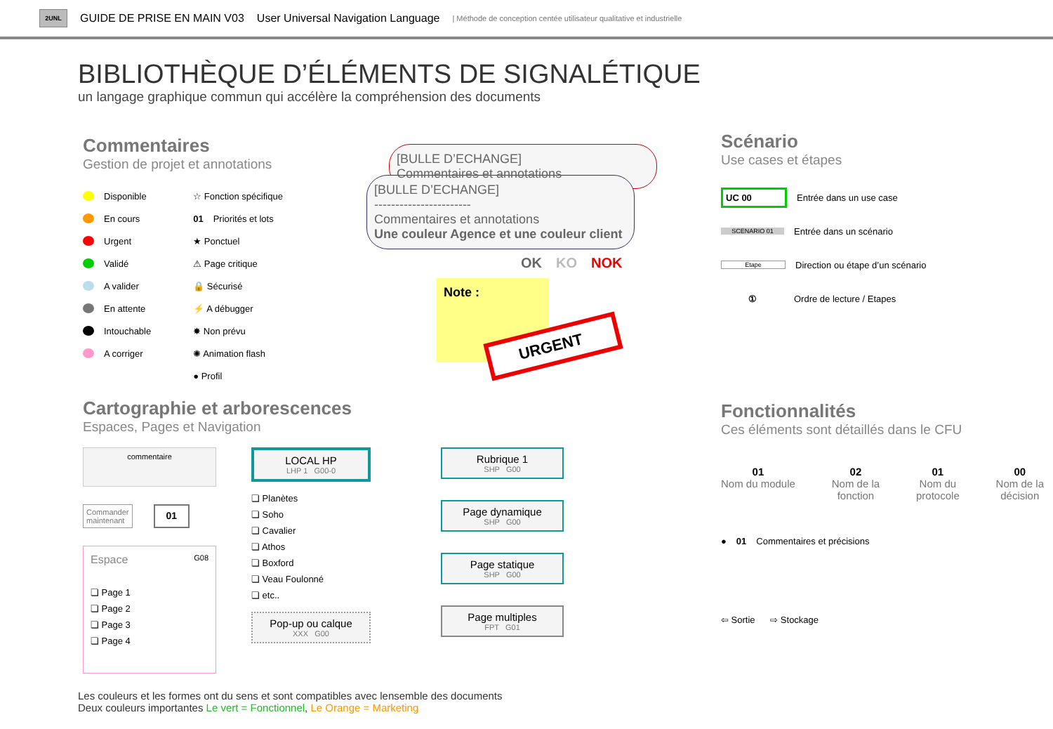2UNL
GUIDE DE PRISE EN MAIN V03 User Universal Navigation Language | Méthode de conception centée utilisateur qualitative et industrielle
BIBLIOTHÈQUE D’ÉLÉMENTS DE SIGNALÉTIQUE
un langage graphique commun qui accélère la compréhension des documents
Commentaires
Gestion de projet et annotations
Disponible
En cours
Urgent
Validé
A valider
En attente
Intouchable
A corriger
☆ Fonction spécifique
01 Priorités et lots
★ Ponctuel
⚠ Page critique
🔒 Sécurisé
⚡ A débugger
✸ Non prévu
✺ Animation flash
● Profil
[BULLE D’ECHANGE]
Commentaires et annotations
[BULLE D’ECHANGE]
-----------------------
Commentaires et annotations
Une couleur Agence et une couleur client
OK KO NOK
Note :
URGENT
Scénario
Use cases et étapes
UC 00 Entrée dans un use case
SCENARIO 01 Entrée dans un scénario
Etape Direction ou étape d’un scénario
① Ordre de lecture / Etapes
Fonctionnalités
Ces éléments sont détaillés dans le CFU
01
Nom du module
02
Nom de la
fonction
01
Nom du
protocole
00
Nom de la
décision
● 01 Commentaires et précisions
⇦ Sortie ⇨ Stockage
Cartographie et arborescences
Espaces, Pages et Navigation
commentaire
Commander
maintenant 01
Espace G08
❏ Page 1
❏ Page 2
❏ Page 3
❏ Page 4
LOCAL HP
LHP 1 G00-0
❏ Planètes
❏ Soho
❏ Cavalier
❏ Athos
❏ Boxford
❏ Veau Foulonné
❏ etc..
Pop-up ou calque
XXX G00
Rubrique 1
SHP G00
Page dynamique
SHP G00
Page statique
SHP G00
Page multiples
FPT G01
Les couleurs et les formes ont du sens et sont compatibles avec lensemble des documents
Deux couleurs importantes Le vert = Fonctionnel, Le Orange = Marketing